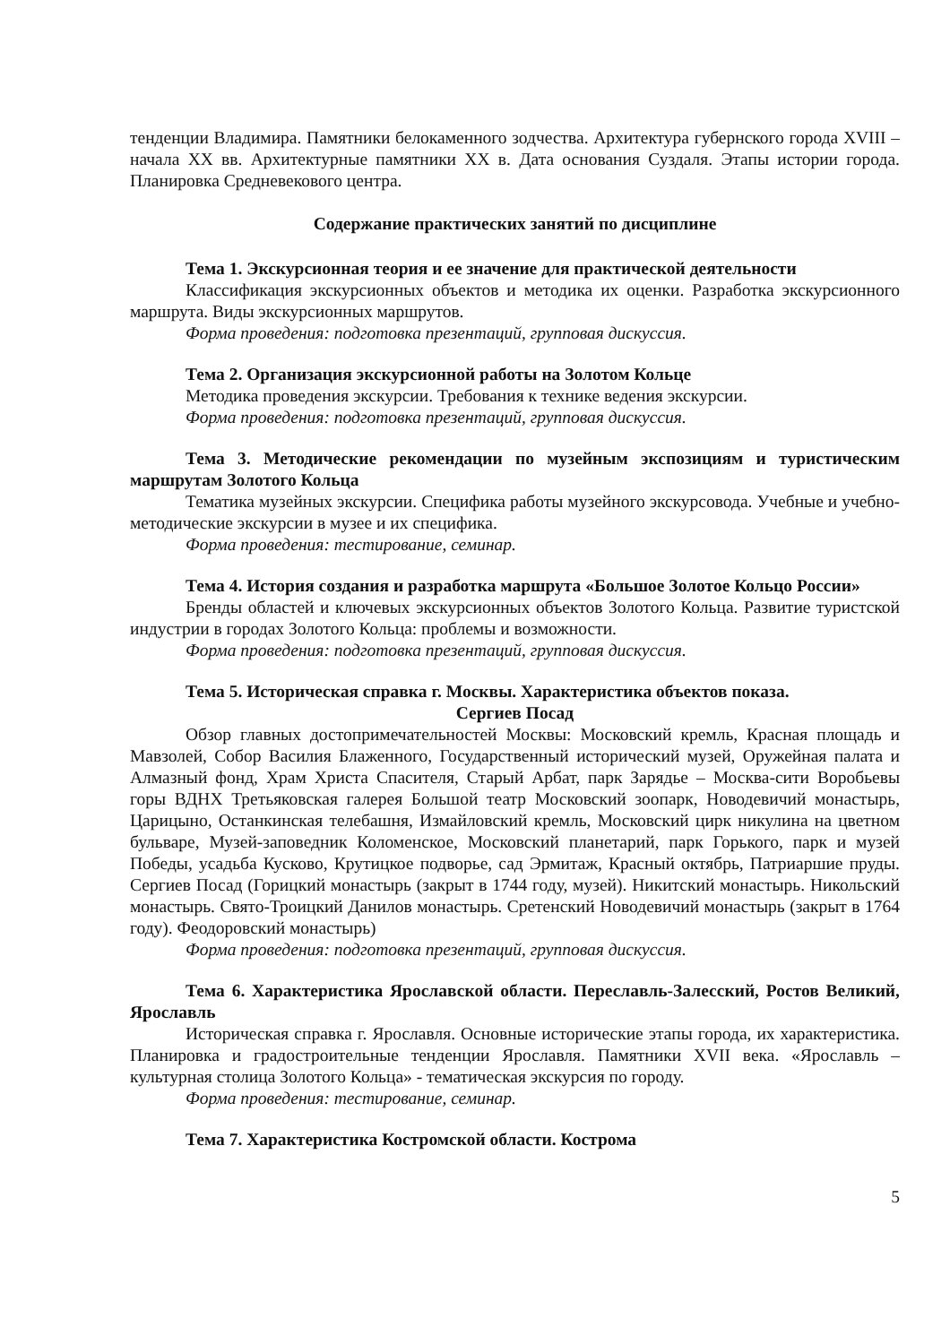тенденции Владимира. Памятники белокаменного зодчества. Архитектура губернского города XVIII – начала XX вв. Архитектурные памятники XX в. Дата основания Суздаля. Этапы истории города. Планировка Средневекового центра.
Содержание практических занятий по дисциплине
Тема 1. Экскурсионная теория и ее значение для практической деятельности
Классификация экскурсионных объектов и методика их оценки. Разработка экскурсионного маршрута. Виды экскурсионных маршрутов.
Форма проведения: подготовка презентаций, групповая дискуссия.
Тема 2. Организация экскурсионной работы на Золотом Кольце
Методика проведения экскурсии. Требования к технике ведения экскурсии.
Форма проведения: подготовка презентаций, групповая дискуссия.
Тема 3. Методические рекомендации по музейным экспозициям и туристическим маршрутам Золотого Кольца
Тематика музейных экскурсии. Специфика работы музейного экскурсовода. Учебные и учебно-методические экскурсии в музее и их специфика.
Форма проведения: тестирование, семинар.
Тема 4. История создания и разработка маршрута «Большое Золотое Кольцо России»
Бренды областей и ключевых экскурсионных объектов Золотого Кольца. Развитие туристской индустрии в городах Золотого Кольца: проблемы и возможности.
Форма проведения: подготовка презентаций, групповая дискуссия.
Тема 5. Историческая справка г. Москвы. Характеристика объектов показа.
Сергиев Посад
Обзор главных достопримечательностей Москвы: Московский кремль, Красная площадь и Мавзолей, Собор Василия Блаженного, Государственный исторический музей, Оружейная палата и Алмазный фонд, Храм Христа Спасителя, Старый Арбат, парк Зарядье – Москва-сити Воробьевы горы ВДНХ Третьяковская галерея Большой театр Московский зоопарк, Новодевичий монастырь, Царицыно, Останкинская телебашня, Измайловский кремль, Московский цирк никулина на цветном бульваре, Музей-заповедник Коломенское, Московский планетарий, парк Горького, парк и музей Победы, усадьба Кусково, Крутицкое подворье, сад Эрмитаж, Красный октябрь, Патриаршие пруды. Сергиев Посад (Горицкий монастырь (закрыт в 1744 году, музей). Никитский монастырь. Никольский монастырь. Свято-Троицкий Данилов монастырь. Сретенский Новодевичий монастырь (закрыт в 1764 году). Феодоровский монастырь)
Форма проведения: подготовка презентаций, групповая дискуссия.
Тема 6. Характеристика Ярославской области. Переславль-Залесский, Ростов Великий, Ярославль
Историческая справка г. Ярославля. Основные исторические этапы города, их характеристика. Планировка и градостроительные тенденции Ярославля. Памятники XVII века. «Ярославль – культурная столица Золотого Кольца» - тематическая экскурсия по городу.
Форма проведения: тестирование, семинар.
Тема 7. Характеристика Костромской области. Кострома
5